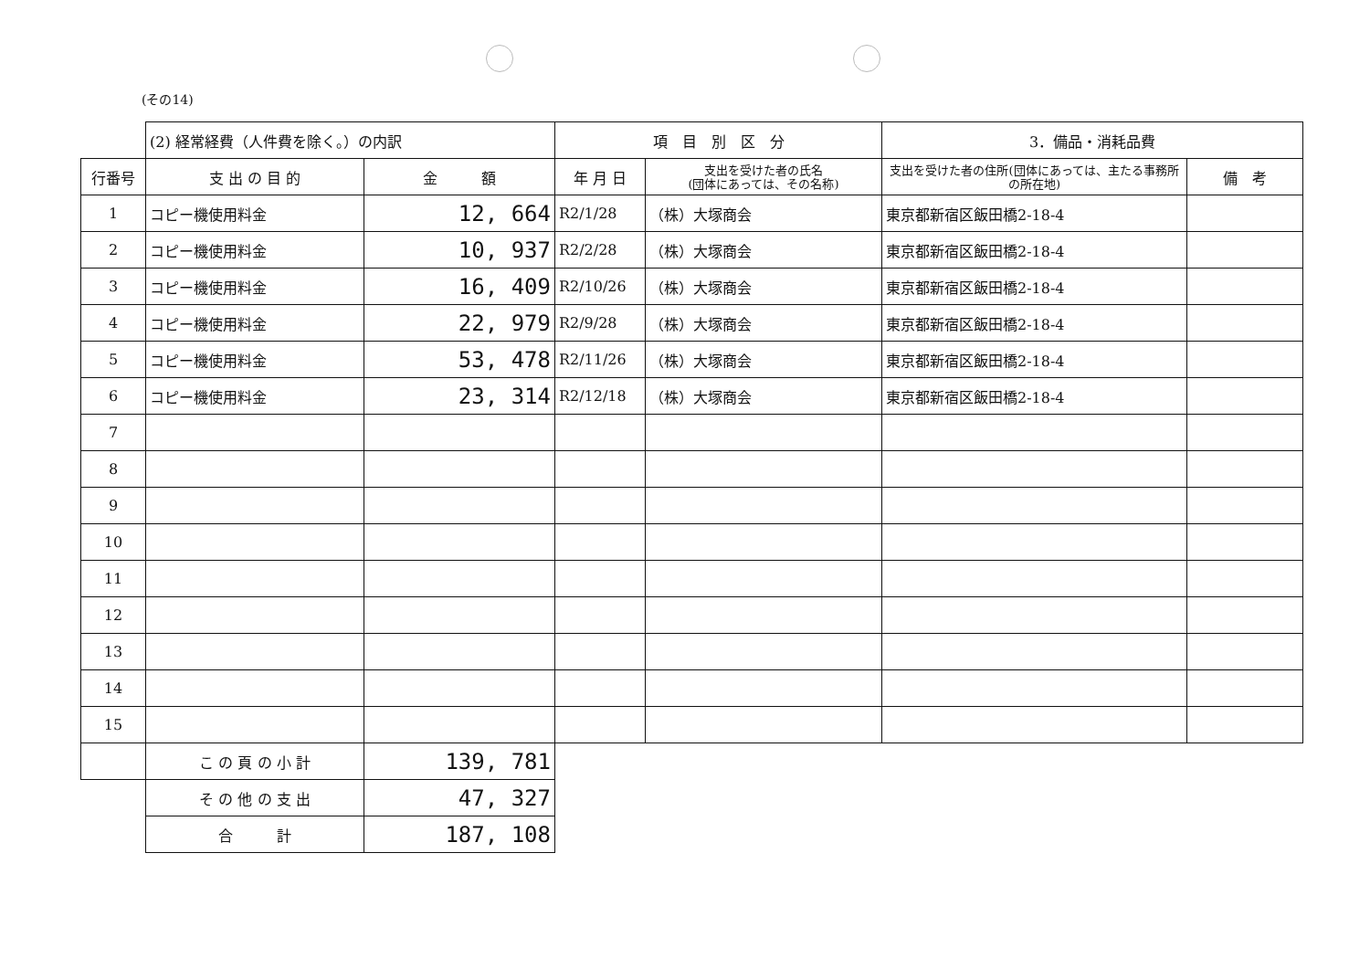(その14)
| | (2) 経常経費（人件費を除く。）の内訳 | | 項 目 別 区 分 | | 3．備品・消耗品費 | |
| 行番号 | 支 出 の 目 的 | 金 額 | 年 月 日 | 支出を受けた者の氏名 (団体にあっては、その名称) | 支出を受けた者の住所(団体にあっては、主たる事務所の所在地) | 備 考 |
| 1 | コピー機使用料金 | 12, 664 | R2/1/28 | （株）大塚商会 | 東京都新宿区飯田橋2-18-4 | |
| 2 | コピー機使用料金 | 10, 937 | R2/2/28 | （株）大塚商会 | 東京都新宿区飯田橋2-18-4 | |
| 3 | コピー機使用料金 | 16, 409 | R2/10/26 | （株）大塚商会 | 東京都新宿区飯田橋2-18-4 | |
| 4 | コピー機使用料金 | 22, 979 | R2/9/28 | （株）大塚商会 | 東京都新宿区飯田橋2-18-4 | |
| 5 | コピー機使用料金 | 53, 478 | R2/11/26 | （株）大塚商会 | 東京都新宿区飯田橋2-18-4 | |
| 6 | コピー機使用料金 | 23, 314 | R2/12/18 | （株）大塚商会 | 東京都新宿区飯田橋2-18-4 | |
| 7 | | | | | | |
| 8 | | | | | | |
| 9 | | | | | | |
| 10 | | | | | | |
| 11 | | | | | | |
| 12 | | | | | | |
| 13 | | | | | | |
| 14 | | | | | | |
| 15 | | | | | | |
| | こ の 頁 の 小 計 | 139, 781 | | | | |
| | そ の 他 の 支 出 | 47, 327 | | | | |
| | 合 計 | 187, 108 | | | | |